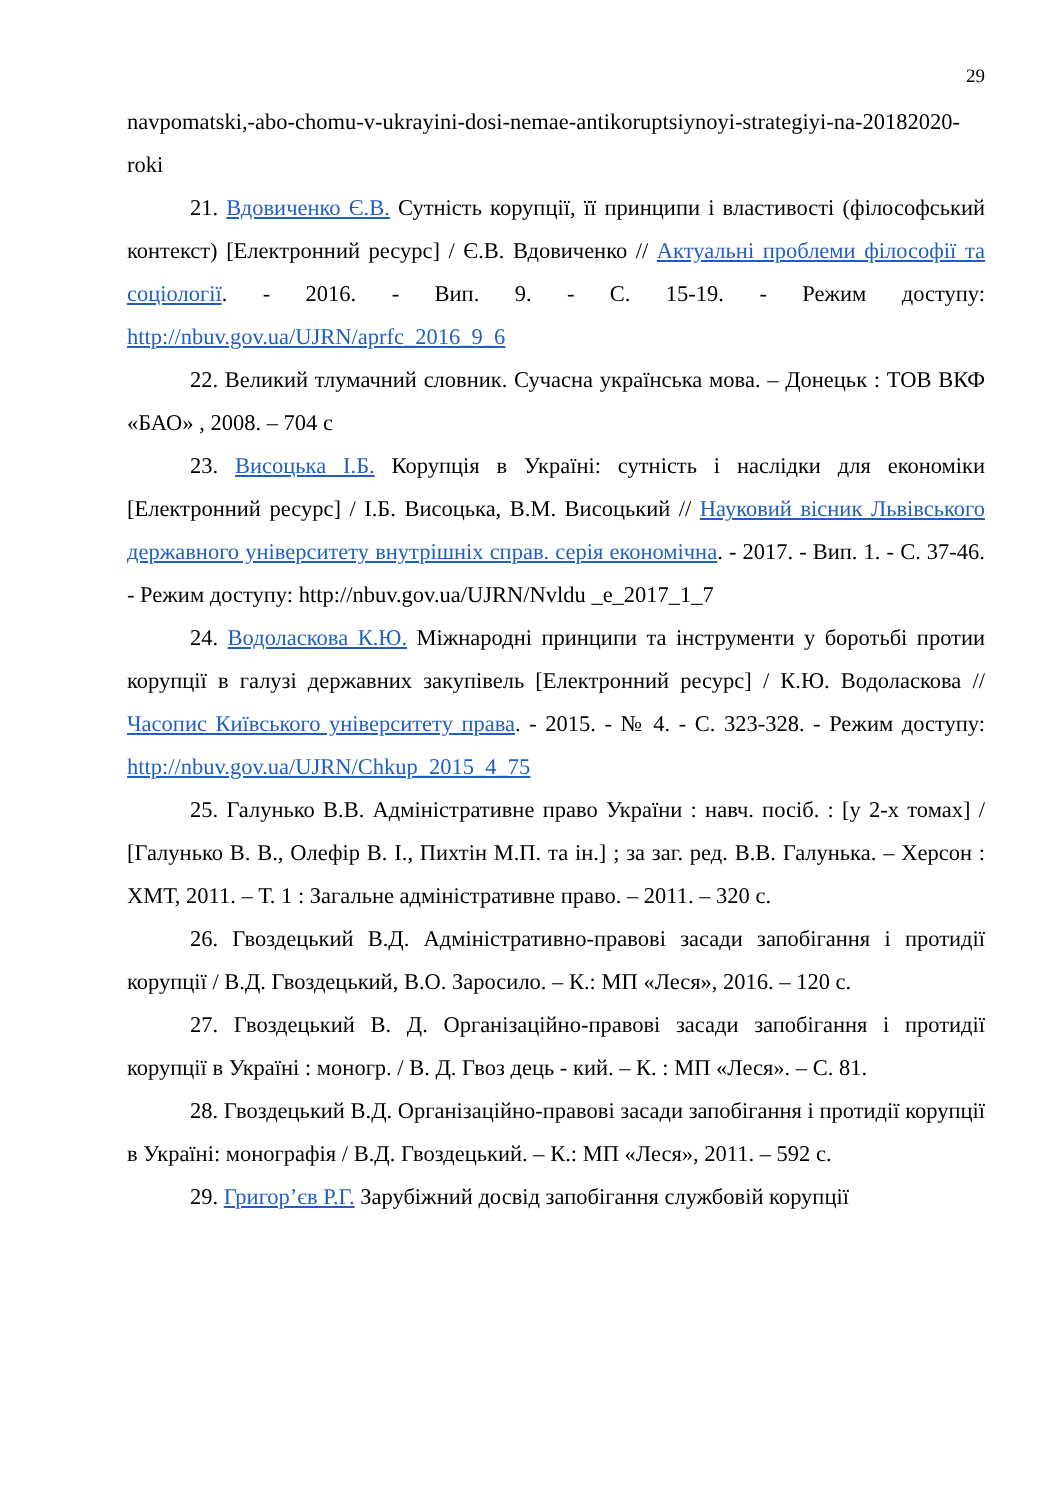29
navpomatski,-abo-chomu-v-ukrayini-dosi-nemae-antikoruptsiynoyi-strategiyi-na-20182020-roki
21. Вдовиченко Є.В. Сутність корупції, її принципи і властивості (філософський контекст) [Електронний ресурс] / Є.В. Вдовиченко // Актуальні проблеми філософії та соціології. - 2016. - Вип. 9. - С. 15-19. - Режим доступу: http://nbuv.gov.ua/UJRN/aprfc_2016_9_6
22. Великий тлумачний словник. Сучасна українська мова. – Донецьк : ТОВ ВКФ «БАО» , 2008. – 704 с
23. Висоцька І.Б. Корупція в Україні: сутність і наслідки для економіки [Електронний ресурс] / І.Б. Висоцька, В.М. Висоцький // Науковий вісник Львівського державного університету внутрішніх справ. серія економічна. - 2017. - Вип. 1. - С. 37-46. - Режим доступу: http://nbuv.gov.ua/UJRN/Nvldu _e_2017_1_7
24. Водоласкова К.Ю. Міжнародні принципи та інструменти у боротьбі протии корупції в галузі державних закупівель [Електронний ресурс] / К.Ю. Водоласкова // Часопис Київського університету права. - 2015. - № 4. - С. 323-328. - Режим доступу: http://nbuv.gov.ua/UJRN/Chkup_2015_4_75
25. Галунько В.В. Адміністративне право України : навч. посіб. : [у 2-х томах] / [Галунько В. В., Олефір В. І., Пихтін М.П. та ін.] ; за заг. ред. В.В. Галунька. – Херсон : ХМТ, 2011. – Т. 1 : Загальне адміністративне право. – 2011. – 320 с.
26. Гвоздецький В.Д. Адміністративно-правові засади запобігання і протидії корупції / В.Д. Гвоздецький, В.О. Заросило. – К.: МП «Леся», 2016. – 120 с.
27. Гвоздецький В. Д. Організаційно-правові засади запобігання і протидії корупції в Україні : моногр. / В. Д. Гвоз дець - кий. – К. : МП «Леся». – С. 81.
28. Гвоздецький В.Д. Організаційно-правові засади запобігання і протидії корупції в Україні: монографія / В.Д. Гвоздецький. – К.: МП «Леся», 2011. – 592 с.
29. Григор’єв Р.Г. Зарубіжний досвід запобігання службовій корупції